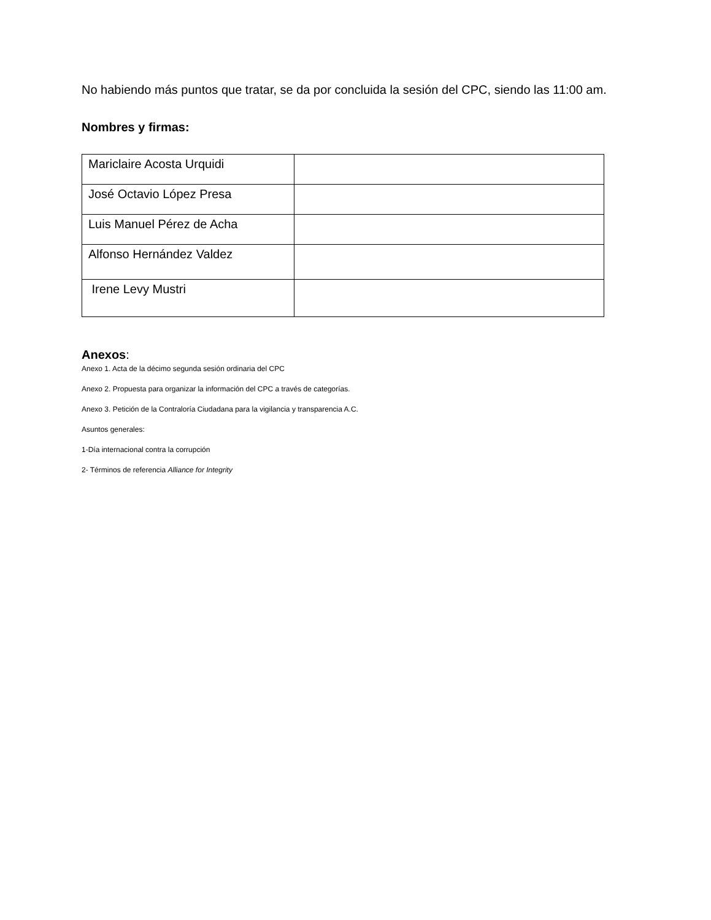No habiendo más puntos que tratar, se da por concluida la sesión del CPC, siendo las 11:00 am.
Nombres y firmas:
| Mariclaire Acosta Urquidi | |
| José Octavio López Presa | |
| Luis Manuel Pérez de Acha | |
| Alfonso Hernández Valdez | |
| Irene Levy Mustri | |
Anexos:
Anexo 1. Acta de la décimo segunda sesión ordinaria del CPC
Anexo 2. Propuesta para organizar la información del CPC a través de categorías.
Anexo 3. Petición de la Contraloría Ciudadana para la vigilancia y transparencia A.C.
Asuntos generales:
1-Día internacional contra la corrupción
2- Términos de referencia Alliance for Integrity